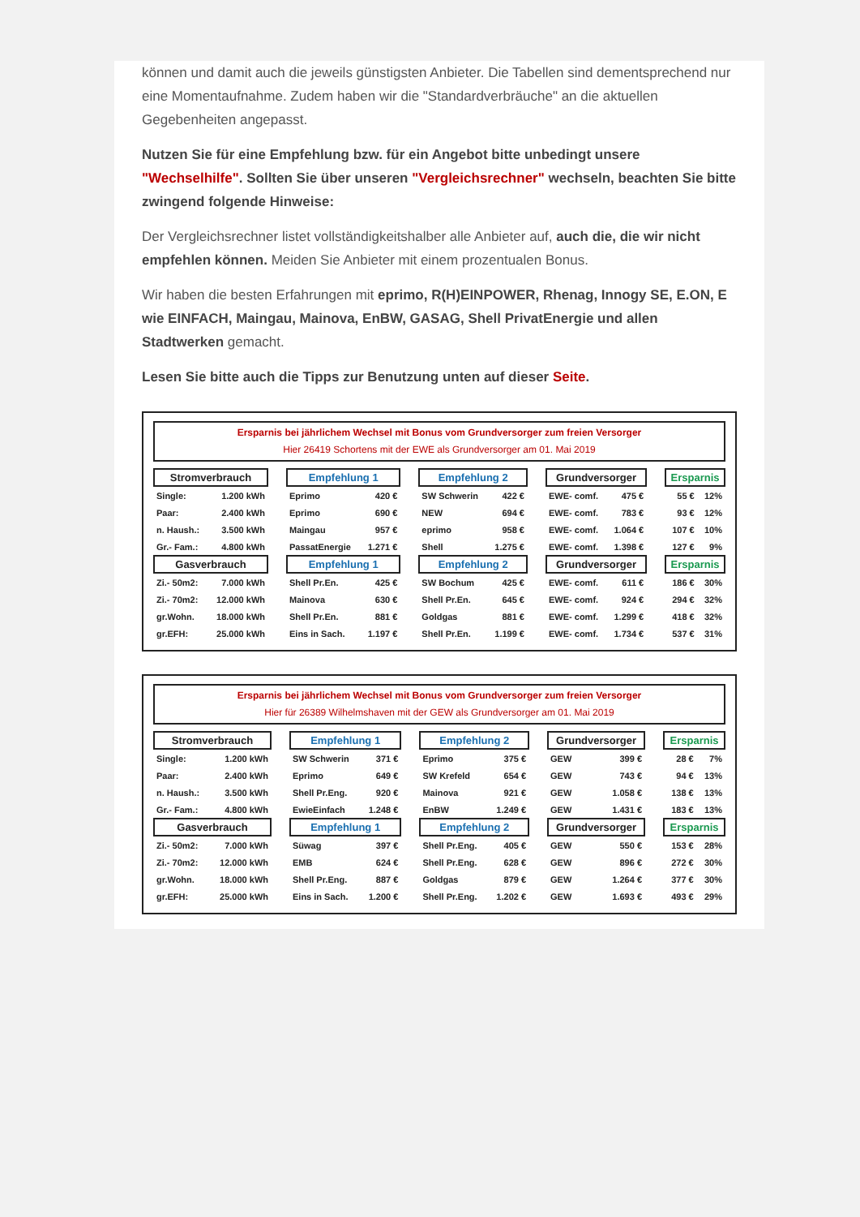können und damit auch die jeweils günstigsten Anbieter. Die Tabellen sind dementsprechend nur eine Momentaufnahme. Zudem haben wir die "Standardverbräuche" an die aktuellen Gegebenheiten angepasst.
Nutzen Sie für eine Empfehlung bzw. für ein Angebot bitte unbedingt unsere "Wechselhilfe". Sollten Sie über unseren "Vergleichsrechner" wechseln, beachten Sie bitte zwingend folgende Hinweise:
Der Vergleichsrechner listet vollständigkeitshalber alle Anbieter auf, auch die, die wir nicht empfehlen können. Meiden Sie Anbieter mit einem prozentualen Bonus.
Wir haben die besten Erfahrungen mit eprimo, R(H)EINPOWER, Rhenag, Innogy SE, E.ON, E wie EINFACH, Maingau, Mainova, EnBW, GASAG, Shell PrivatEnergie und allen Stadtwerken gemacht.
Lesen Sie bitte auch die Tipps zur Benutzung unten auf dieser Seite.
Ersparnis bei jährlichem Wechsel mit Bonus vom Grundversorger zum freien Versorger
Hier 26419 Schortens mit der EWE als Grundversorger am 01. Mai 2019
| Stromverbrauch | | | Empfehlung 1 | | | Empfehlung 2 | | | Grundversorger | | | Ersparnis | |
| Single: | 1.200 kWh | | Eprimo | 420 € | | SW Schwerin | 422 € | | EWE- comf. | 475 € | | 55 € | 12% |
| Paar: | 2.400 kWh | | Eprimo | 690 € | | NEW | 694 € | | EWE- comf. | 783 € | | 93 € | 12% |
| n. Haush.: | 3.500 kWh | | Maingau | 957 € | | eprimo | 958 € | | EWE- comf. | 1.064 € | | 107 € | 10% |
| Gr.- Fam.: | 4.800 kWh | | PassatEnergie | 1.271 € | | Shell | 1.275 € | | EWE- comf. | 1.398 € | | 127 € | 9% |
| Gasverbrauch | | | Empfehlung 1 | | | Empfehlung 2 | | | Grundversorger | | | Ersparnis | |
| Zi.- 50m2: | 7.000 kWh | | Shell Pr.En. | 425 € | | SW Bochum | 425 € | | EWE- comf. | 611 € | | 186 € | 30% |
| Zi.- 70m2: | 12.000 kWh | | Mainova | 630 € | | Shell Pr.En. | 645 € | | EWE- comf. | 924 € | | 294 € | 32% |
| gr.Wohn. | 18.000 kWh | | Shell Pr.En. | 881 € | | Goldgas | 881 € | | EWE- comf. | 1.299 € | | 418 € | 32% |
| gr.EFH: | 25.000 kWh | | Eins in Sach. | 1.197 € | | Shell Pr.En. | 1.199 € | | EWE- comf. | 1.734 € | | 537 € | 31% |
Ersparnis bei jährlichem Wechsel mit Bonus vom Grundversorger zum freien Versorger
Hier für 26389 Wilhelmshaven mit der GEW als Grundversorger am 01. Mai 2019
| Stromverbrauch | | | Empfehlung 1 | | | Empfehlung 2 | | | Grundversorger | | | Ersparnis | |
| Single: | 1.200 kWh | | SW Schwerin | 371 € | | Eprimo | 375 € | | GEW | 399 € | | 28 € | 7% |
| Paar: | 2.400 kWh | | Eprimo | 649 € | | SW Krefeld | 654 € | | GEW | 743 € | | 94 € | 13% |
| n. Haush.: | 3.500 kWh | | Shell Pr.Eng. | 920 € | | Mainova | 921 € | | GEW | 1.058 € | | 138 € | 13% |
| Gr.- Fam.: | 4.800 kWh | | EwieEinfach | 1.248 € | | EnBW | 1.249 € | | GEW | 1.431 € | | 183 € | 13% |
| Gasverbrauch | | | Empfehlung 1 | | | Empfehlung 2 | | | Grundversorger | | | Ersparnis | |
| Zi.- 50m2: | 7.000 kWh | | Süwag | 397 € | | Shell Pr.Eng. | 405 € | | GEW | 550 € | | 153 € | 28% |
| Zi.- 70m2: | 12.000 kWh | | EMB | 624 € | | Shell Pr.Eng. | 628 € | | GEW | 896 € | | 272 € | 30% |
| gr.Wohn. | 18.000 kWh | | Shell Pr.Eng. | 887 € | | Goldgas | 879 € | | GEW | 1.264 € | | 377 € | 30% |
| gr.EFH: | 25.000 kWh | | Eins in Sach. | 1.200 € | | Shell Pr.Eng. | 1.202 € | | GEW | 1.693 € | | 493 € | 29% |